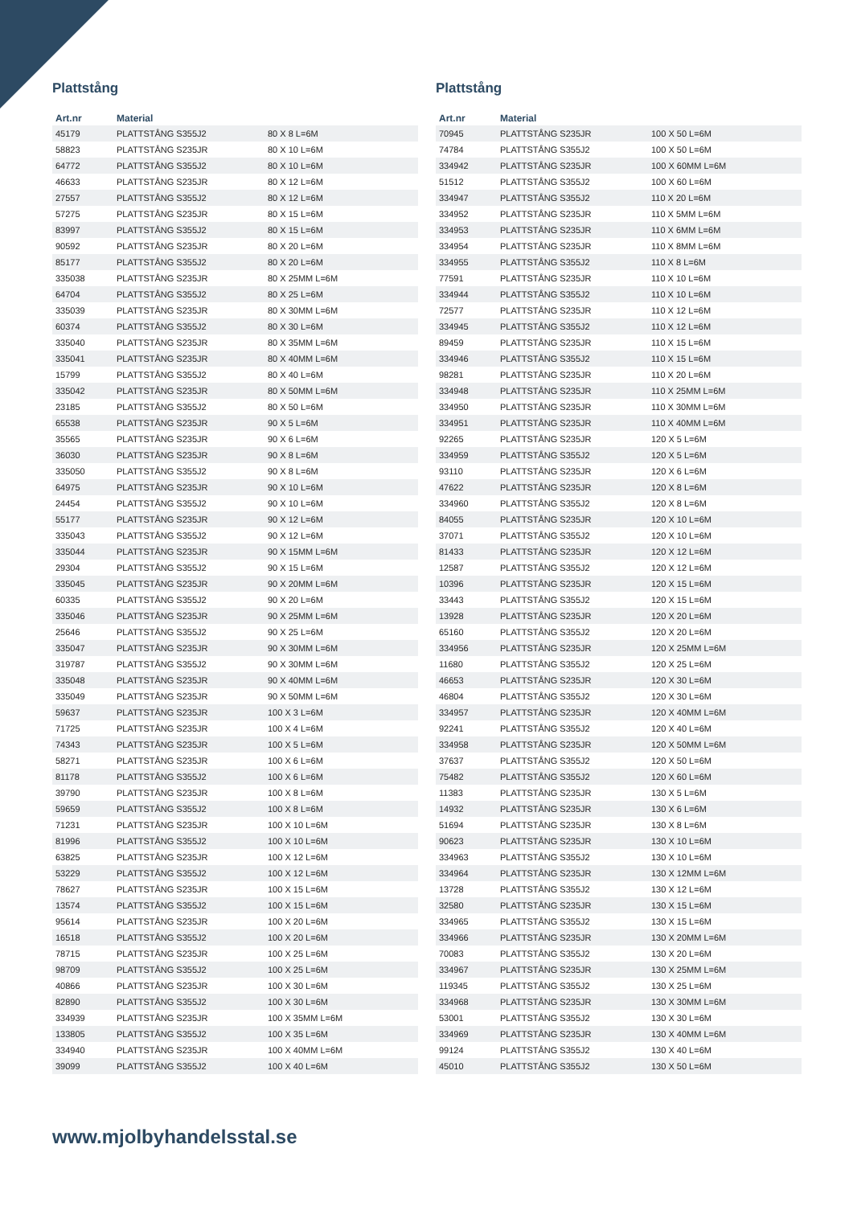Plattstång
| Art.nr | Material | |
| --- | --- | --- |
| 45179 | PLATTSTÅNG S355J2 | 80 X 8 L=6M |
| 58823 | PLATTSTÅNG S235JR | 80 X 10 L=6M |
| 64772 | PLATTSTÅNG S355J2 | 80 X 10 L=6M |
| 46633 | PLATTSTÅNG S235JR | 80 X 12 L=6M |
| 27557 | PLATTSTÅNG S355J2 | 80 X 12 L=6M |
| 57275 | PLATTSTÅNG S235JR | 80 X 15 L=6M |
| 83997 | PLATTSTÅNG S355J2 | 80 X 15 L=6M |
| 90592 | PLATTSTÅNG S235JR | 80 X 20 L=6M |
| 85177 | PLATTSTÅNG S355J2 | 80 X 20 L=6M |
| 335038 | PLATTSTÅNG S235JR | 80 X 25MM L=6M |
| 64704 | PLATTSTÅNG S355J2 | 80 X 25 L=6M |
| 335039 | PLATTSTÅNG S235JR | 80 X 30MM L=6M |
| 60374 | PLATTSTÅNG S355J2 | 80 X 30 L=6M |
| 335040 | PLATTSTÅNG S235JR | 80 X 35MM L=6M |
| 335041 | PLATTSTÅNG S235JR | 80 X 40MM L=6M |
| 15799 | PLATTSTÅNG S355J2 | 80 X 40 L=6M |
| 335042 | PLATTSTÅNG S235JR | 80 X 50MM L=6M |
| 23185 | PLATTSTÅNG S355J2 | 80 X 50 L=6M |
| 65538 | PLATTSTÅNG S235JR | 90 X 5 L=6M |
| 35565 | PLATTSTÅNG S235JR | 90 X 6 L=6M |
| 36030 | PLATTSTÅNG S235JR | 90 X 8 L=6M |
| 335050 | PLATTSTÅNG S355J2 | 90 X 8 L=6M |
| 64975 | PLATTSTÅNG S235JR | 90 X 10 L=6M |
| 24454 | PLATTSTÅNG S355J2 | 90 X 10 L=6M |
| 55177 | PLATTSTÅNG S235JR | 90 X 12 L=6M |
| 335043 | PLATTSTÅNG S355J2 | 90 X 12 L=6M |
| 335044 | PLATTSTÅNG S235JR | 90 X 15MM L=6M |
| 29304 | PLATTSTÅNG S355J2 | 90 X 15 L=6M |
| 335045 | PLATTSTÅNG S235JR | 90 X 20MM L=6M |
| 60335 | PLATTSTÅNG S355J2 | 90 X 20 L=6M |
| 335046 | PLATTSTÅNG S235JR | 90 X 25MM L=6M |
| 25646 | PLATTSTÅNG S355J2 | 90 X 25 L=6M |
| 335047 | PLATTSTÅNG S235JR | 90 X 30MM L=6M |
| 319787 | PLATTSTÅNG S355J2 | 90 X 30MM L=6M |
| 335048 | PLATTSTÅNG S235JR | 90 X 40MM L=6M |
| 335049 | PLATTSTÅNG S235JR | 90 X 50MM L=6M |
| 59637 | PLATTSTÅNG S235JR | 100 X 3 L=6M |
| 71725 | PLATTSTÅNG S235JR | 100 X 4 L=6M |
| 74343 | PLATTSTÅNG S235JR | 100 X 5 L=6M |
| 58271 | PLATTSTÅNG S235JR | 100 X 6 L=6M |
| 81178 | PLATTSTÅNG S355J2 | 100 X 6 L=6M |
| 39790 | PLATTSTÅNG S235JR | 100 X 8 L=6M |
| 59659 | PLATTSTÅNG S355J2 | 100 X 8 L=6M |
| 71231 | PLATTSTÅNG S235JR | 100 X 10 L=6M |
| 81996 | PLATTSTÅNG S355J2 | 100 X 10 L=6M |
| 63825 | PLATTSTÅNG S235JR | 100 X 12 L=6M |
| 53229 | PLATTSTÅNG S355J2 | 100 X 12 L=6M |
| 78627 | PLATTSTÅNG S235JR | 100 X 15 L=6M |
| 13574 | PLATTSTÅNG S355J2 | 100 X 15 L=6M |
| 95614 | PLATTSTÅNG S235JR | 100 X 20 L=6M |
| 16518 | PLATTSTÅNG S355J2 | 100 X 20 L=6M |
| 78715 | PLATTSTÅNG S235JR | 100 X 25 L=6M |
| 98709 | PLATTSTÅNG S355J2 | 100 X 25 L=6M |
| 40866 | PLATTSTÅNG S235JR | 100 X 30 L=6M |
| 82890 | PLATTSTÅNG S355J2 | 100 X 30 L=6M |
| 334939 | PLATTSTÅNG S235JR | 100 X 35MM L=6M |
| 133805 | PLATTSTÅNG S355J2 | 100 X 35 L=6M |
| 334940 | PLATTSTÅNG S235JR | 100 X 40MM L=6M |
| 39099 | PLATTSTÅNG S355J2 | 100 X 40 L=6M |
Plattstång
| Art.nr | Material | |
| --- | --- | --- |
| 70945 | PLATTSTÅNG S235JR | 100 X 50 L=6M |
| 74784 | PLATTSTÅNG S355J2 | 100 X 50 L=6M |
| 334942 | PLATTSTÅNG S235JR | 100 X 60MM L=6M |
| 51512 | PLATTSTÅNG S355J2 | 100 X 60 L=6M |
| 334947 | PLATTSTÅNG S355J2 | 110 X 20 L=6M |
| 334952 | PLATTSTÅNG S235JR | 110 X 5MM L=6M |
| 334953 | PLATTSTÅNG S235JR | 110 X 6MM L=6M |
| 334954 | PLATTSTÅNG S235JR | 110 X 8MM L=6M |
| 334955 | PLATTSTÅNG S355J2 | 110 X 8 L=6M |
| 77591 | PLATTSTÅNG S235JR | 110 X 10 L=6M |
| 334944 | PLATTSTÅNG S355J2 | 110 X 10 L=6M |
| 72577 | PLATTSTÅNG S235JR | 110 X 12 L=6M |
| 334945 | PLATTSTÅNG S355J2 | 110 X 12 L=6M |
| 89459 | PLATTSTÅNG S235JR | 110 X 15 L=6M |
| 334946 | PLATTSTÅNG S355J2 | 110 X 15 L=6M |
| 98281 | PLATTSTÅNG S235JR | 110 X 20 L=6M |
| 334948 | PLATTSTÅNG S235JR | 110 X 25MM L=6M |
| 334950 | PLATTSTÅNG S235JR | 110 X 30MM L=6M |
| 334951 | PLATTSTÅNG S235JR | 110 X 40MM L=6M |
| 92265 | PLATTSTÅNG S235JR | 120 X 5 L=6M |
| 334959 | PLATTSTÅNG S355J2 | 120 X 5 L=6M |
| 93110 | PLATTSTÅNG S235JR | 120 X 6 L=6M |
| 47622 | PLATTSTÅNG S235JR | 120 X 8 L=6M |
| 334960 | PLATTSTÅNG S355J2 | 120 X 8 L=6M |
| 84055 | PLATTSTÅNG S235JR | 120 X 10 L=6M |
| 37071 | PLATTSTÅNG S355J2 | 120 X 10 L=6M |
| 81433 | PLATTSTÅNG S235JR | 120 X 12 L=6M |
| 12587 | PLATTSTÅNG S355J2 | 120 X 12 L=6M |
| 10396 | PLATTSTÅNG S235JR | 120 X 15 L=6M |
| 33443 | PLATTSTÅNG S355J2 | 120 X 15 L=6M |
| 13928 | PLATTSTÅNG S235JR | 120 X 20 L=6M |
| 65160 | PLATTSTÅNG S355J2 | 120 X 20 L=6M |
| 334956 | PLATTSTÅNG S235JR | 120 X 25MM L=6M |
| 11680 | PLATTSTÅNG S355J2 | 120 X 25 L=6M |
| 46653 | PLATTSTÅNG S235JR | 120 X 30 L=6M |
| 46804 | PLATTSTÅNG S355J2 | 120 X 30 L=6M |
| 334957 | PLATTSTÅNG S235JR | 120 X 40MM L=6M |
| 92241 | PLATTSTÅNG S355J2 | 120 X 40 L=6M |
| 334958 | PLATTSTÅNG S235JR | 120 X 50MM L=6M |
| 37637 | PLATTSTÅNG S355J2 | 120 X 50 L=6M |
| 75482 | PLATTSTÅNG S355J2 | 120 X 60 L=6M |
| 11383 | PLATTSTÅNG S235JR | 130 X 5 L=6M |
| 14932 | PLATTSTÅNG S235JR | 130 X 6 L=6M |
| 51694 | PLATTSTÅNG S235JR | 130 X 8 L=6M |
| 90623 | PLATTSTÅNG S235JR | 130 X 10 L=6M |
| 334963 | PLATTSTÅNG S355J2 | 130 X 10 L=6M |
| 334964 | PLATTSTÅNG S235JR | 130 X 12MM L=6M |
| 13728 | PLATTSTÅNG S355J2 | 130 X 12 L=6M |
| 32580 | PLATTSTÅNG S235JR | 130 X 15 L=6M |
| 334965 | PLATTSTÅNG S355J2 | 130 X 15 L=6M |
| 334966 | PLATTSTÅNG S235JR | 130 X 20MM L=6M |
| 70083 | PLATTSTÅNG S355J2 | 130 X 20 L=6M |
| 334967 | PLATTSTÅNG S235JR | 130 X 25MM L=6M |
| 119345 | PLATTSTÅNG S355J2 | 130 X 25 L=6M |
| 334968 | PLATTSTÅNG S235JR | 130 X 30MM L=6M |
| 53001 | PLATTSTÅNG S355J2 | 130 X 30 L=6M |
| 334969 | PLATTSTÅNG S235JR | 130 X 40MM L=6M |
| 99124 | PLATTSTÅNG S355J2 | 130 X 40 L=6M |
| 45010 | PLATTSTÅNG S355J2 | 130 X 50 L=6M |
www.mjolbyhandelsstal.se